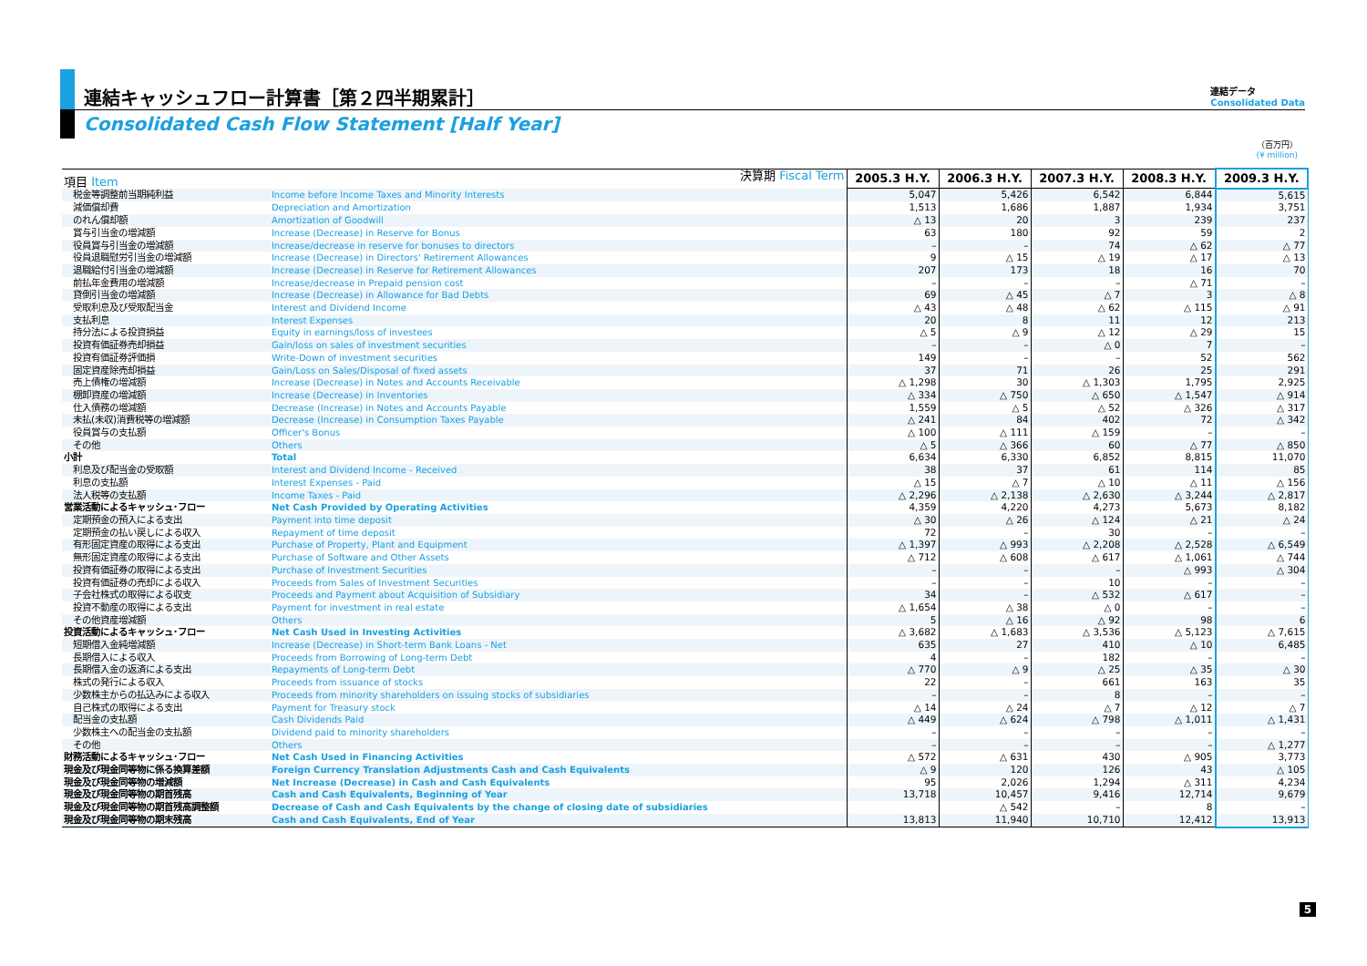連結キャッシュフロー計算書［第２四半期累計］
Consolidated Cash Flow Statement [Half Year]
連結データ
Consolidated Data
（百万円）
(¥ million)
| 項目 Item | 決算期 Fiscal Term | 2005.3 H.Y. | 2006.3 H.Y. | 2007.3 H.Y. | 2008.3 H.Y. | 2009.3 H.Y. |
| 税金等調整前当期純利益 | Income before Income Taxes and Minority Interests | 5,047 | 5,426 | 6,542 | 6,844 | 5,615 |
| 減価償却費 | Depreciation and Amortization | 1,513 | 1,686 | 1,887 | 1,934 | 3,751 |
| のれん償却額 | Amortization of Goodwill | △ 13 | 20 | 3 | 239 | 237 |
| 賞与引当金の増減額 | Increase (Decrease) in Reserve for Bonus | 63 | 180 | 92 | 59 | 2 |
| 役員賞与引当金の増減額 | Increase/decrease in reserve for bonuses to directors | – | – | 74 | △ 62 | △ 77 |
| 役員退職慰労引当金の増減額 | Increase (Decrease) in Directors' Retirement Allowances | 9 | △ 15 | △ 19 | △ 17 | △ 13 |
| 退職給付引当金の増減額 | Increase (Decrease) in Reserve for Retirement Allowances | 207 | 173 | 18 | 16 | 70 |
| 前払年金費用の増減額 | Increase/decrease in Prepaid pension cost | – | – | – | △ 71 | – |
| 貸倒引当金の増減額 | Increase (Decrease) in Allowance for Bad Debts | 69 | △ 45 | △ 7 | 3 | △ 8 |
| 受取利息及び受取配当金 | Interest and Dividend Income | △ 43 | △ 48 | △ 62 | △ 115 | △ 91 |
| 支払利息 | Interest Expenses | 20 | 8 | 11 | 12 | 213 |
| 持分法による投資損益 | Equity in earnings/loss of investees | △ 5 | △ 9 | △ 12 | △ 29 | 15 |
| 投資有価証券売却損益 | Gain/loss on sales of investment securities | – | – | △ 0 | 7 | – |
| 投資有価証券評価損 | Write-Down of investment securities | 149 | – | – | 52 | 562 |
| 固定資産除売却損益 | Gain/Loss on Sales/Disposal of fixed assets | 37 | 71 | 26 | 25 | 291 |
| 売上債権の増減額 | Increase (Decrease) in Notes and Accounts Receivable | △ 1,298 | 30 | △ 1,303 | 1,795 | 2,925 |
| 棚卸資産の増減額 | Increase (Decrease) in Inventories | △ 334 | △ 750 | △ 650 | △ 1,547 | △ 914 |
| 仕入債務の増減額 | Decrease (Increase) in Notes and Accounts Payable | 1,559 | △ 5 | △ 52 | △ 326 | △ 317 |
| 未払(未収)消費税等の増減額 | Decrease (Increase) in Consumption Taxes Payable | △ 241 | 84 | 402 | 72 | △ 342 |
| 役員賞与の支払額 | Officer's Bonus | △ 100 | △ 111 | △ 159 | – | – |
| その他 | Others | △ 5 | △ 366 | 60 | △ 77 | △ 850 |
| 小計 | Total | 6,634 | 6,330 | 6,852 | 8,815 | 11,070 |
| 利息及び配当金の受取額 | Interest and Dividend Income - Received | 38 | 37 | 61 | 114 | 85 |
| 利息の支払額 | Interest Expenses - Paid | △ 15 | △ 7 | △ 10 | △ 11 | △ 156 |
| 法人税等の支払額 | Income Taxes - Paid | △ 2,296 | △ 2,138 | △ 2,630 | △ 3,244 | △ 2,817 |
| 営業活動によるキャッシュ･フロー | Net Cash Provided by Operating Activities | 4,359 | 4,220 | 4,273 | 5,673 | 8,182 |
| 定期預金の預入による支出 | Payment into time deposit | △ 30 | △ 26 | △ 124 | △ 21 | △ 24 |
| 定期預金の払い戻しによる収入 | Repayment of time deposit | 72 | – | 30 | – | – |
| 有形固定資産の取得による支出 | Purchase of Property, Plant and Equipment | △ 1,397 | △ 993 | △ 2,208 | △ 2,528 | △ 6,549 |
| 無形固定資産の取得による支出 | Purchase of Software and Other Assets | △ 712 | △ 608 | △ 617 | △ 1,061 | △ 744 |
| 投資有価証券の取得による支出 | Purchase of Investment Securities | – | – | – | △ 993 | △ 304 |
| 投資有価証券の売却による収入 | Proceeds from Sales of Investment Securities | – | – | 10 | – | – |
| 子会社株式の取得による収支 | Proceeds and Payment about Acquisition of Subsidiary | 34 | – | △ 532 | △ 617 | – |
| 投資不動産の取得による支出 | Payment for investment in real estate | △ 1,654 | △ 38 | △ 0 | – | – |
| その他資産増減額 | Others | 5 | △ 16 | △ 92 | 98 | 6 |
| 投資活動によるキャッシュ･フロー | Net Cash Used in Investing Activities | △ 3,682 | △ 1,683 | △ 3,536 | △ 5,123 | △ 7,615 |
| 短期借入金純増減額 | Increase (Decrease) in Short-term Bank Loans - Net | 635 | 27 | 410 | △ 10 | 6,485 |
| 長期借入による収入 | Proceeds from Borrowing of Long-term Debt | 4 | – | 182 | – | – |
| 長期借入金の返済による支出 | Repayments of Long-term Debt | △ 770 | △ 9 | △ 25 | △ 35 | △ 30 |
| 株式の発行による収入 | Proceeds from issuance of stocks | 22 | – | 661 | 163 | 35 |
| 少数株主からの払込みによる収入 | Proceeds from minority shareholders on issuing stocks of subsidiaries | – | – | 8 | – | – |
| 自己株式の取得による支出 | Payment for Treasury stock | △ 14 | △ 24 | △ 7 | △ 12 | △ 7 |
| 配当金の支払額 | Cash Dividends Paid | △ 449 | △ 624 | △ 798 | △ 1,011 | △ 1,431 |
| 少数株主への配当金の支払額 | Dividend paid to minority shareholders | – | – | – | – | – |
| その他 | Others | – | – | – | – | △ 1,277 |
| 財務活動によるキャッシュ･フロー | Net Cash Used in Financing Activities | △ 572 | △ 631 | 430 | △ 905 | 3,773 |
| 現金及び現金同等物に係る換算差額 | Foreign Currency Translation Adjustments Cash and Cash Equivalents | △ 9 | 120 | 126 | 43 | △ 105 |
| 現金及び現金同等物の増減額 | Net Increase (Decrease) in Cash and Cash Equivalents | 95 | 2,026 | 1,294 | △ 311 | 4,234 |
| 現金及び現金同等物の期首残高 | Cash and Cash Equivalents, Beginning of Year | 13,718 | 10,457 | 9,416 | 12,714 | 9,679 |
| 現金及び現金同等物の期首残高調整額 | Decrease of Cash and Cash Equivalents by the change of closing date of subsidiaries | | △ 542 | – | 8 | – |
| 現金及び現金同等物の期末残高 | Cash and Cash Equivalents, End of Year | 13,813 | 11,940 | 10,710 | 12,412 | 13,913 |
5